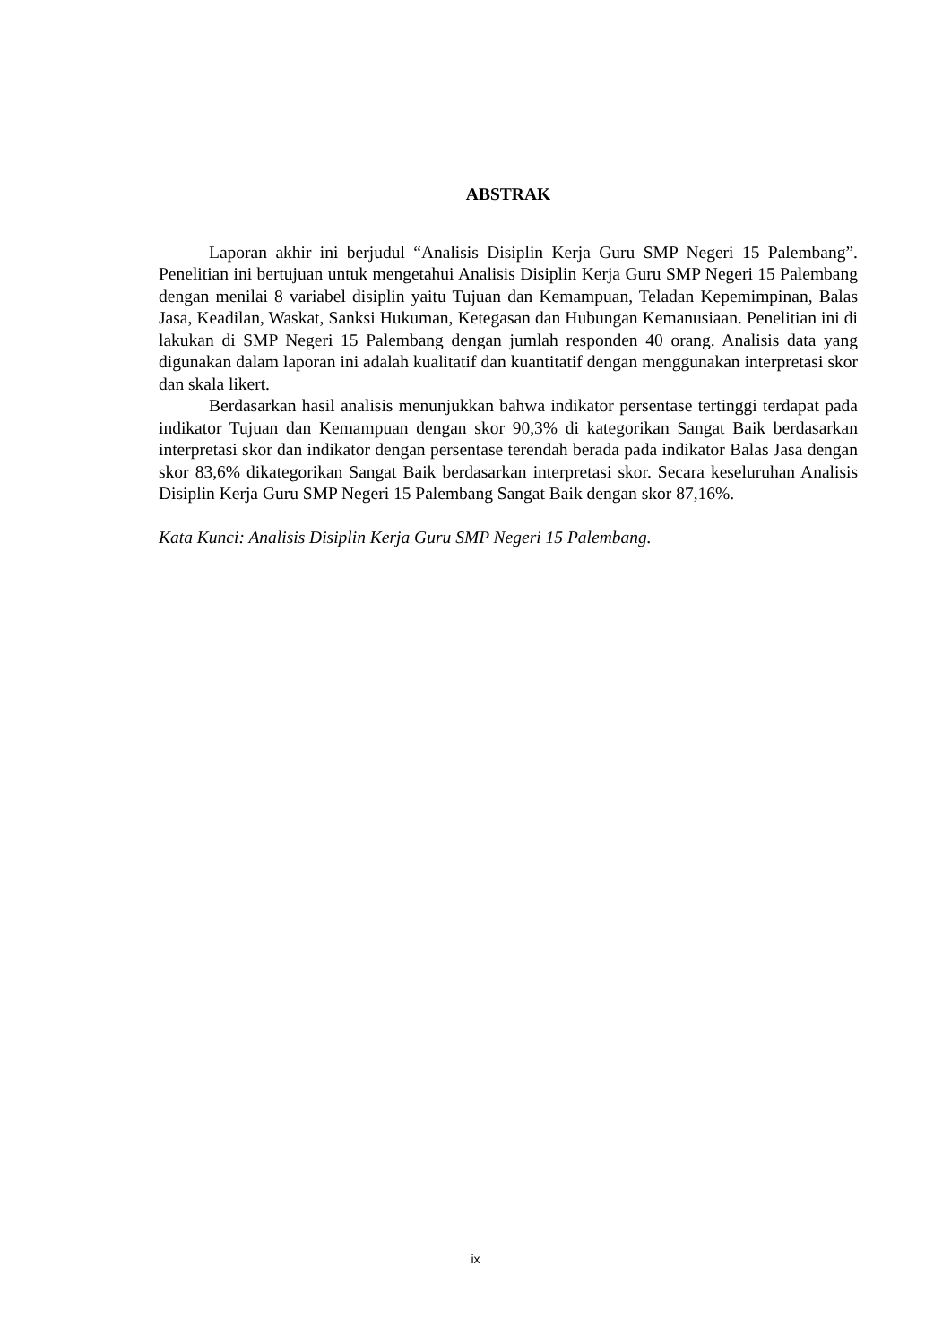ABSTRAK
Laporan akhir ini berjudul “Analisis Disiplin Kerja Guru SMP Negeri 15 Palembang”. Penelitian ini bertujuan untuk mengetahui Analisis Disiplin Kerja Guru SMP Negeri 15 Palembang dengan menilai 8 variabel disiplin yaitu Tujuan dan Kemampuan, Teladan Kepemimpinan, Balas Jasa, Keadilan, Waskat, Sanksi Hukuman, Ketegasan dan Hubungan Kemanusiaan. Penelitian ini di lakukan di SMP Negeri 15 Palembang dengan jumlah responden 40 orang. Analisis data yang digunakan dalam laporan ini adalah kualitatif dan kuantitatif dengan menggunakan interpretasi skor dan skala likert.
Berdasarkan hasil analisis menunjukkan bahwa indikator persentase tertinggi terdapat pada indikator Tujuan dan Kemampuan dengan skor 90,3% di kategorikan Sangat Baik berdasarkan interpretasi skor dan indikator dengan persentase terendah berada pada indikator Balas Jasa dengan skor 83,6% dikategorikan Sangat Baik berdasarkan interpretasi skor. Secara keseluruhan Analisis Disiplin Kerja Guru SMP Negeri 15 Palembang Sangat Baik dengan skor 87,16%.
Kata Kunci: Analisis Disiplin Kerja Guru SMP Negeri 15 Palembang.
ix